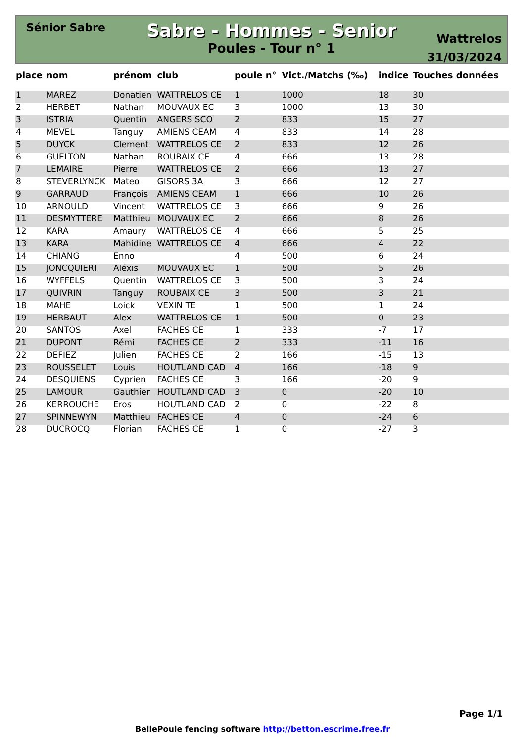Sénior Sabre
Sabre - Hommes - Senior
Poules - Tour n° 1
Wattrelos
31/03/2024
| place | nom | prénom | club | poule n° | Vict./Matchs (‰) | indice | Touches données |
| --- | --- | --- | --- | --- | --- | --- | --- |
| 1 | MAREZ | Donatien | WATTRELOS CE | 1 | 1000 | 18 | 30 |
| 2 | HERBET | Nathan | MOUVAUX EC | 3 | 1000 | 13 | 30 |
| 3 | ISTRIA | Quentin | ANGERS SCO | 2 | 833 | 15 | 27 |
| 4 | MEVEL | Tanguy | AMIENS CEAM | 4 | 833 | 14 | 28 |
| 5 | DUYCK | Clement | WATTRELOS CE | 2 | 833 | 12 | 26 |
| 6 | GUELTON | Nathan | ROUBAIX CE | 4 | 666 | 13 | 28 |
| 7 | LEMAIRE | Pierre | WATTRELOS CE | 2 | 666 | 13 | 27 |
| 8 | STEVERLYNCK | Mateo | GISORS 3A | 3 | 666 | 12 | 27 |
| 9 | GARRAUD | François | AMIENS CEAM | 1 | 666 | 10 | 26 |
| 10 | ARNOULD | Vincent | WATTRELOS CE | 3 | 666 | 9 | 26 |
| 11 | DESMYTTERE | Matthieu | MOUVAUX EC | 2 | 666 | 8 | 26 |
| 12 | KARA | Amaury | WATTRELOS CE | 4 | 666 | 5 | 25 |
| 13 | KARA | Mahidine | WATTRELOS CE | 4 | 666 | 4 | 22 |
| 14 | CHIANG | Enno | | 4 | 500 | 6 | 24 |
| 15 | JONCQUIERT | Aléxis | MOUVAUX EC | 1 | 500 | 5 | 26 |
| 16 | WYFFELS | Quentin | WATTRELOS CE | 3 | 500 | 3 | 24 |
| 17 | QUIVRIN | Tanguy | ROUBAIX CE | 3 | 500 | 3 | 21 |
| 18 | MAHE | Loick | VEXIN TE | 1 | 500 | 1 | 24 |
| 19 | HERBAUT | Alex | WATTRELOS CE | 1 | 500 | 0 | 23 |
| 20 | SANTOS | Axel | FACHES CE | 1 | 333 | -7 | 17 |
| 21 | DUPONT | Rémi | FACHES CE | 2 | 333 | -11 | 16 |
| 22 | DEFIEZ | Julien | FACHES CE | 2 | 166 | -15 | 13 |
| 23 | ROUSSELET | Louis | HOUTLAND CAD | 4 | 166 | -18 | 9 |
| 24 | DESQUIENS | Cyprien | FACHES CE | 3 | 166 | -20 | 9 |
| 25 | LAMOUR | Gauthier | HOUTLAND CAD | 3 | 0 | -20 | 10 |
| 26 | KERROUCHE | Eros | HOUTLAND CAD | 2 | 0 | -22 | 8 |
| 27 | SPINNEWYN | Matthieu | FACHES CE | 4 | 0 | -24 | 6 |
| 28 | DUCROCQ | Florian | FACHES CE | 1 | 0 | -27 | 3 |
Page 1/1
BellePoule fencing software http://betton.escrime.free.fr